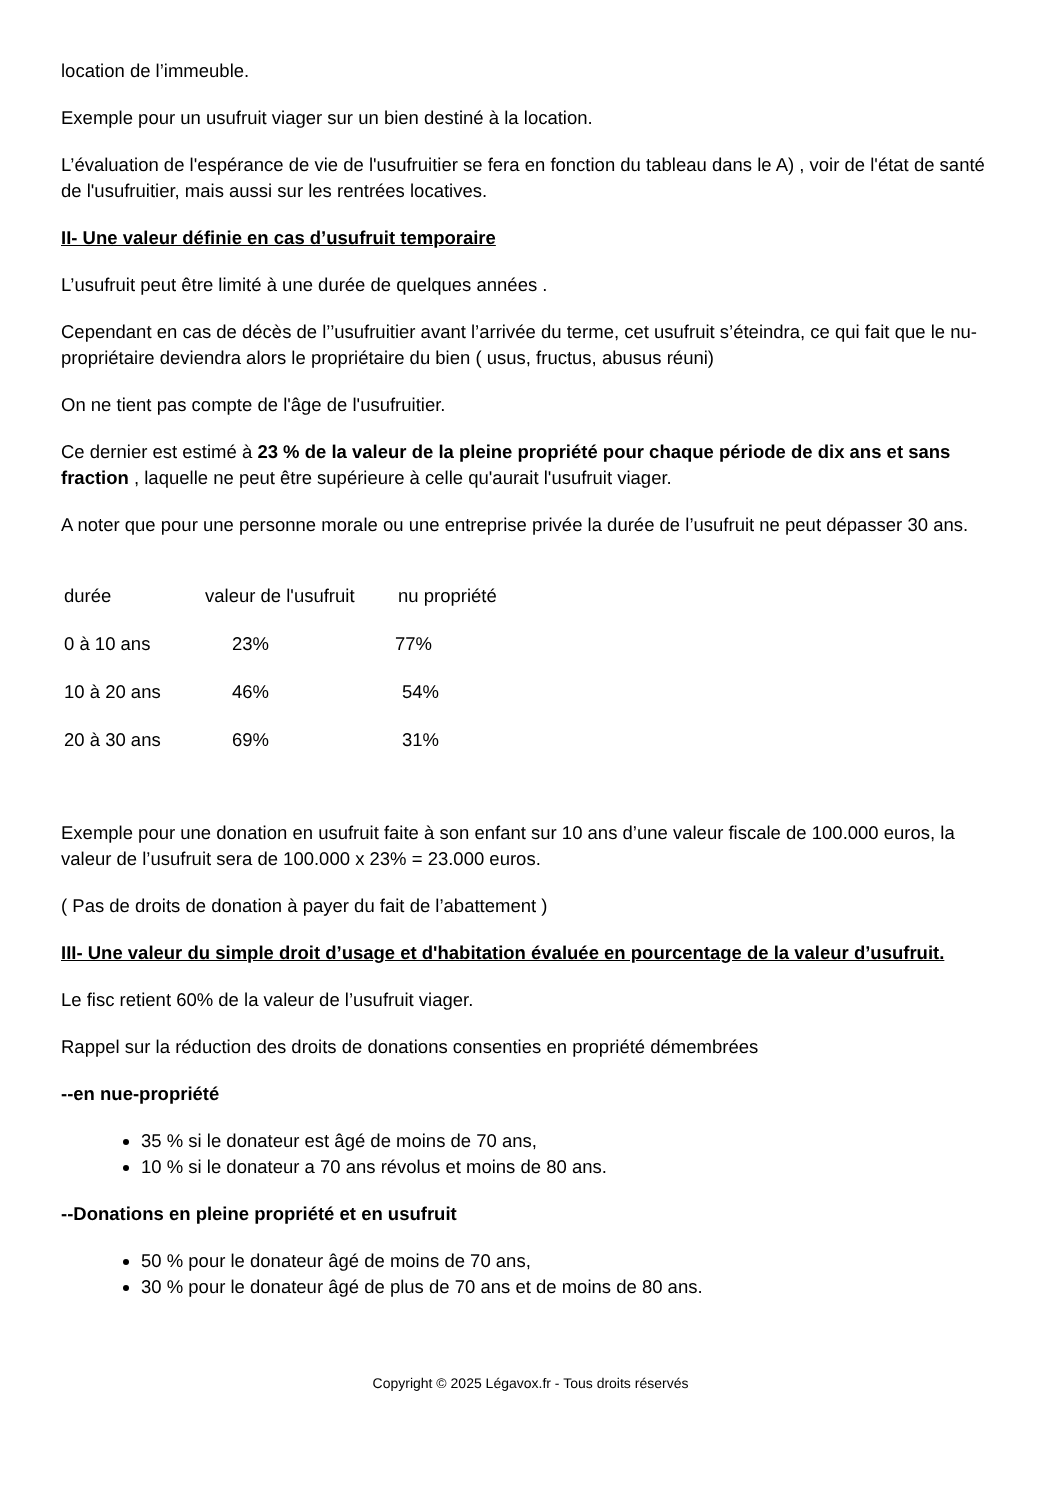location de l’immeuble.
Exemple pour un usufruit viager sur un bien destiné à la location.
L’évaluation de l'espérance de vie de l'usufruitier se fera en fonction du tableau dans le A) , voir de l'état de santé de l'usufruitier, mais aussi sur les rentrées locatives.
II- Une valeur définie en cas d’usufruit temporaire
L’usufruit peut être limité à une durée de quelques années .
Cependant en cas de décès de l’’usufruitier avant l’arrivée du terme, cet usufruit s’éteindra, ce qui fait que le nu-propriétaire deviendra alors le propriétaire du bien ( usus, fructus, abusus réuni)
On ne tient pas compte de l'âge de l'usufruitier.
Ce dernier est estimé à 23 % de la valeur de la pleine propriété pour chaque période de dix ans et sans fraction , laquelle ne peut être supérieure à celle qu'aurait l'usufruit viager.
A noter que pour une personne morale ou une entreprise privée la durée de l’usufruit ne peut dépasser 30 ans.
| durée | valeur de l'usufruit | nu propriété |
| 0 à 10 ans | 23% | 77% |
| 10 à 20 ans | 46% | 54% |
| 20 à 30 ans | 69% | 31% |
Exemple pour une donation en usufruit faite à son enfant sur 10 ans d’une valeur fiscale de 100.000 euros, la valeur de l’usufruit sera de 100.000 x 23% = 23.000 euros.
( Pas de droits de donation à payer du fait de l’abattement )
III- Une valeur du simple droit d’usage et d'habitation évaluée en pourcentage de la valeur d’usufruit.
Le fisc retient 60% de la valeur de l’usufruit viager.
Rappel sur la réduction des droits de donations consenties en propriété démembrées
--en nue-propriété
35 % si le donateur est âgé de moins de 70 ans,
10 % si le donateur a 70 ans révolus et moins de 80 ans.
--Donations en pleine propriété et en usufruit
50 % pour le donateur âgé de moins de 70 ans,
30 % pour le donateur âgé de plus de 70 ans et de moins de 80 ans.
Copyright © 2025 Légavox.fr - Tous droits réservés